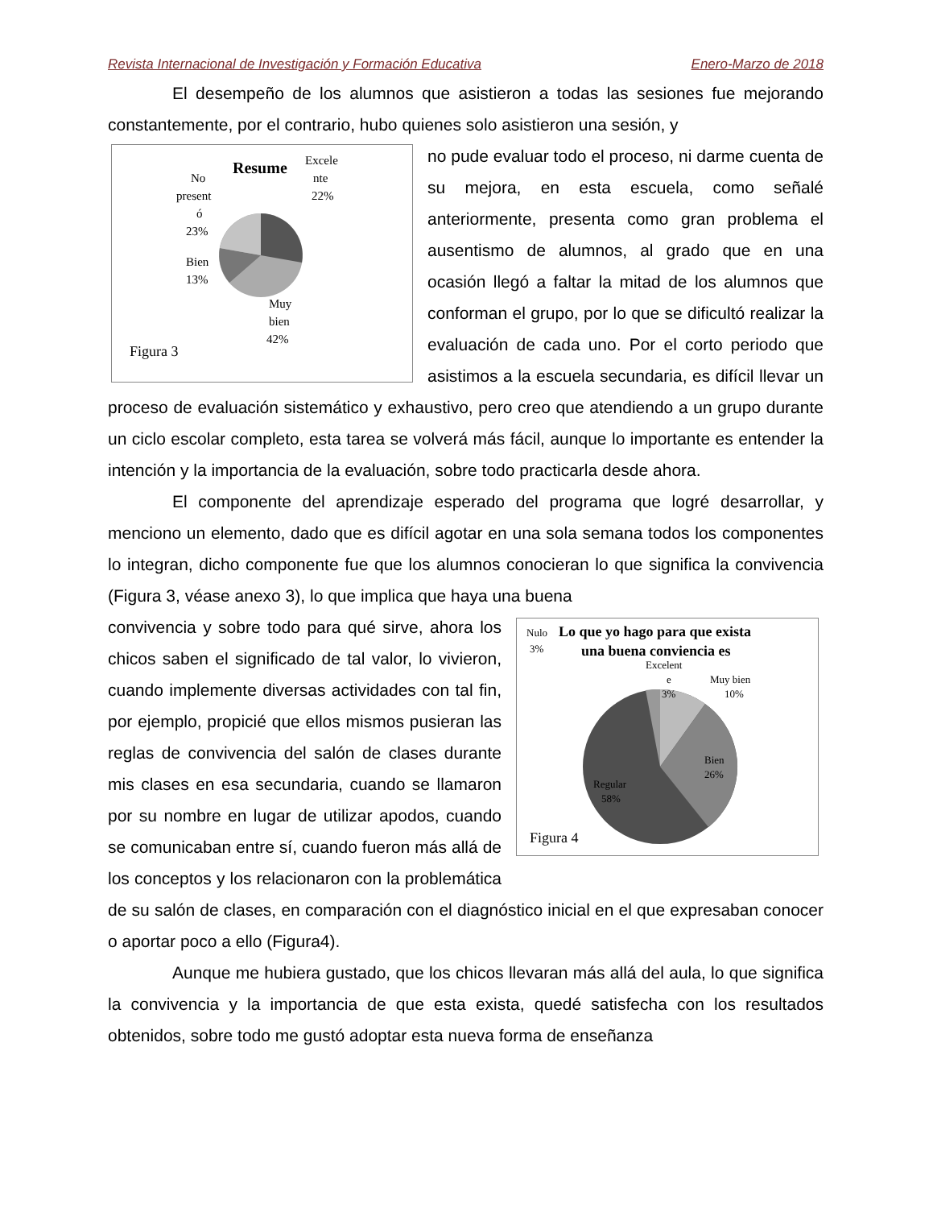Revista Internacional de Investigación y Formación Educativa Enero-Marzo de 2018
El desempeño de los alumnos que asistieron a todas las sesiones fue mejorando constantemente, por el contrario, hubo quienes solo asistieron una sesión, y
Resume
Excele
nte
22%
No
present
ó
23%
Bien
13%
Muy
bien
42%
Figura 3
no pude evaluar todo el proceso, ni darme cuenta de su mejora, en esta escuela, como señalé anteriormente, presenta como gran problema el ausentismo de alumnos, al grado que en una ocasión llegó a faltar la mitad de los alumnos que conforman el grupo, por lo que se dificultó realizar la evaluación de cada uno. Por el corto periodo que asistimos a la escuela secundaria, es difícil llevar un proceso de evaluación sistemático y exhaustivo, pero creo que atendiendo a un grupo durante un ciclo escolar completo, esta tarea se volverá más fácil, aunque lo importante es entender la intención y la importancia de la evaluación, sobre todo practicarla desde ahora.
El componente del aprendizaje esperado del programa que logré desarrollar, y menciono un elemento, dado que es difícil agotar en una sola semana todos los componentes lo integran, dicho componente fue que los alumnos conocieran lo que significa la convivencia (Figura 3, véase anexo 3), lo que implica que haya una buena
Nulo
3%
Lo que yo hago para que exista
una buena conviencia es
Excelent
e
3%
Muy bien
10%
Bien
26%
Regular
58%
Figura 4
convivencia y sobre todo para qué sirve, ahora los chicos saben el significado de tal valor, lo vivieron, cuando implemente diversas actividades con tal fin, por ejemplo, propicié que ellos mismos pusieran las reglas de convivencia del salón de clases durante mis clases en esa secundaria, cuando se llamaron por su nombre en lugar de utilizar apodos, cuando se comunicaban entre sí, cuando fueron más allá de los conceptos y los relacionaron con la problemática de su salón de clases, en comparación con el diagnóstico inicial en el que expresaban conocer o aportar poco a ello (Figura4).
Aunque me hubiera gustado, que los chicos llevaran más allá del aula, lo que significa la convivencia y la importancia de que esta exista, quedé satisfecha con los resultados obtenidos, sobre todo me gustó adoptar esta nueva forma de enseñanza